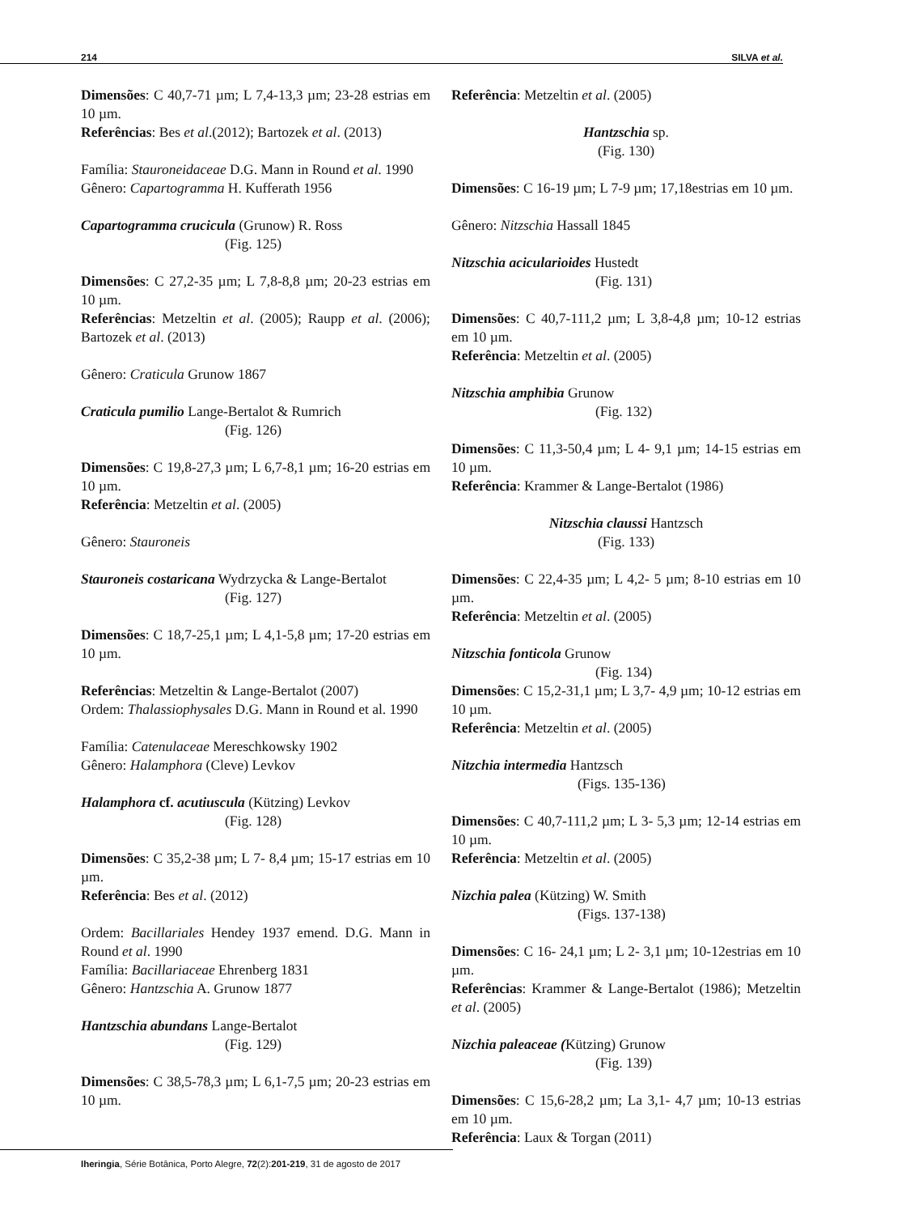214 SILVA et al.
Dimensões: C 40,7-71 µm; L 7,4-13,3 µm; 23-28 estrias em 10 µm.
Referências: Bes et al.(2012); Bartozek et al. (2013)
Família: Stauroneidaceae D.G. Mann in Round et al. 1990
Gênero: Capartogramma H. Kufferath 1956
Capartogramma crucicula (Grunow) R. Ross
(Fig. 125)
Dimensões: C 27,2-35 µm; L 7,8-8,8 µm; 20-23 estrias em 10 µm.
Referências: Metzeltin et al. (2005); Raupp et al. (2006); Bartozek et al. (2013)
Gênero: Craticula Grunow 1867
Craticula pumilio Lange-Bertalot & Rumrich
(Fig. 126)
Dimensões: C 19,8-27,3 µm; L 6,7-8,1 µm; 16-20 estrias em 10 µm.
Referência: Metzeltin et al. (2005)
Gênero: Stauroneis
Stauroneis costaricana Wydrzycka & Lange-Bertalot
(Fig. 127)
Dimensões: C 18,7-25,1 µm; L 4,1-5,8 µm; 17-20 estrias em 10 µm.
Referências: Metzeltin & Lange-Bertalot (2007)
Ordem: Thalassiophysales D.G. Mann in Round et al. 1990
Família: Catenulaceae Mereschkowsky 1902
Gênero: Halamphora (Cleve) Levkov
Halamphora cf. acutiuscula (Kützing) Levkov
(Fig. 128)
Dimensões: C 35,2-38 µm; L 7- 8,4 µm; 15-17 estrias em 10 µm.
Referência: Bes et al. (2012)
Ordem: Bacillariales Hendey 1937 emend. D.G. Mann in Round et al. 1990
Família: Bacillariaceae Ehrenberg 1831
Gênero: Hantzschia A. Grunow 1877
Hantzschia abundans Lange-Bertalot
(Fig. 129)
Dimensões: C 38,5-78,3 µm; L 6,1-7,5 µm; 20-23 estrias em 10 µm.
Referência: Metzeltin et al. (2005)
Hantzschia sp.
(Fig. 130)
Dimensões: C 16-19 µm; L 7-9 µm; 17,18estrias em 10 µm.
Gênero: Nitzschia Hassall 1845
Nitzschia acicularioides Hustedt
(Fig. 131)
Dimensões: C 40,7-111,2 µm; L 3,8-4,8 µm; 10-12 estrias em 10 µm.
Referência: Metzeltin et al. (2005)
Nitzschia amphibia Grunow
(Fig. 132)
Dimensões: C 11,3-50,4 µm; L 4- 9,1 µm; 14-15 estrias em 10 µm.
Referência: Krammer & Lange-Bertalot (1986)
Nitzschia claussi Hantzsch
(Fig. 133)
Dimensões: C 22,4-35 µm; L 4,2- 5 µm; 8-10 estrias em 10 µm.
Referência: Metzeltin et al. (2005)
Nitzschia fonticola Grunow
(Fig. 134)
Dimensões: C 15,2-31,1 µm; L 3,7- 4,9 µm; 10-12 estrias em 10 µm.
Referência: Metzeltin et al. (2005)
Nitzchia intermedia Hantzsch
(Figs. 135-136)
Dimensões: C 40,7-111,2 µm; L 3- 5,3 µm; 12-14 estrias em 10 µm.
Referência: Metzeltin et al. (2005)
Nizchia palea (Kützing) W. Smith
(Figs. 137-138)
Dimensões: C 16- 24,1 µm; L 2- 3,1 µm; 10-12estrias em 10 µm.
Referências: Krammer & Lange-Bertalot (1986); Metzeltin et al. (2005)
Nizchia paleaceae (Kützing) Grunow
(Fig. 139)
Dimensões: C 15,6-28,2 µm; La 3,1- 4,7 µm; 10-13 estrias em 10 µm.
Referência: Laux & Torgan (2011)
Iheringia, Série Botânica, Porto Alegre, 72(2):201-219, 31 de agosto de 2017